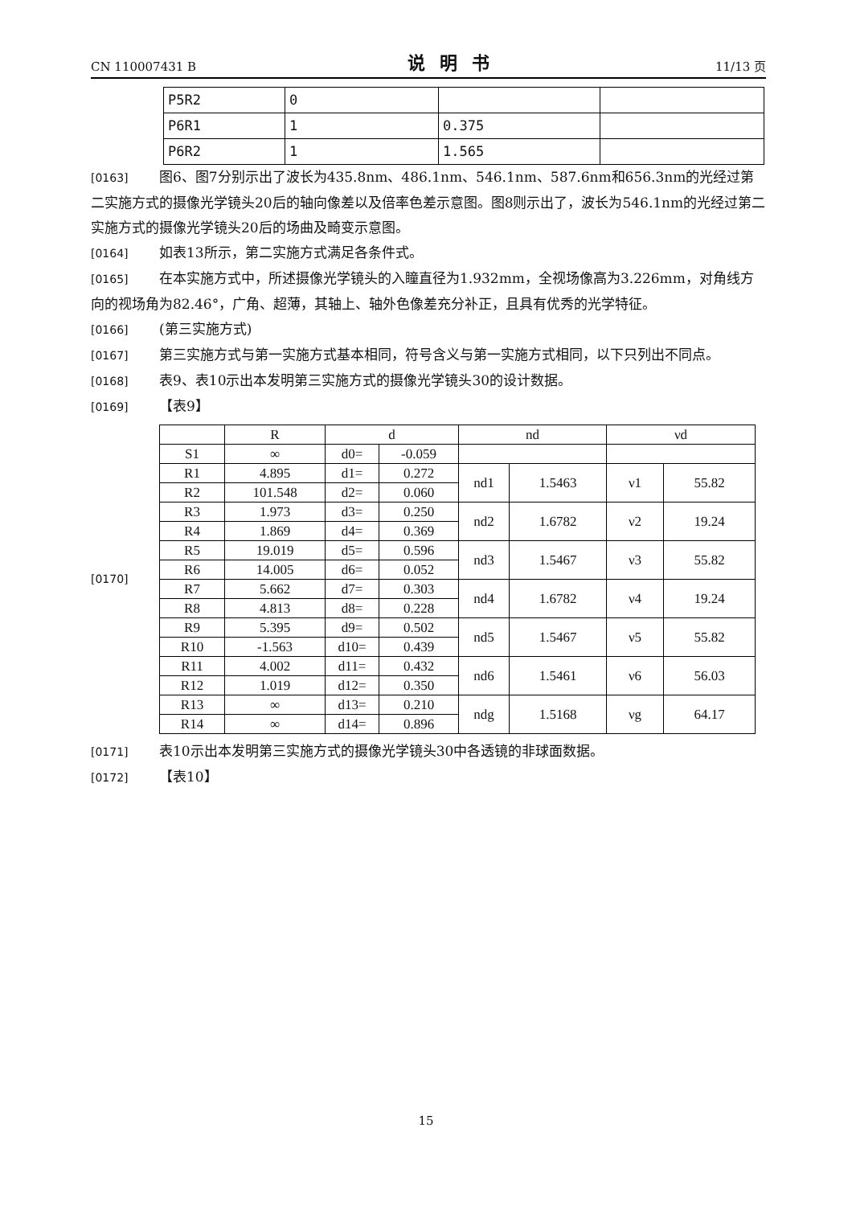CN 110007431 B 说明书 11/13 页
| P5R2 | 0 | | |
| P6R1 | 1 | 0.375 | |
| P6R2 | 1 | 1.565 | |
[0163] 图6、图7分别示出了波长为435.8nm、486.1nm、546.1nm、587.6nm和656.3nm的光经过第二实施方式的摄像光学镜头20后的轴向像差以及倍率色差示意图。图8则示出了，波长为546.1nm的光经过第二实施方式的摄像光学镜头20后的场曲及畸变示意图。
[0164] 如表13所示，第二实施方式满足各条件式。
[0165] 在本实施方式中，所述摄像光学镜头的入瞳直径为1.932mm，全视场像高为3.226mm，对角线方向的视场角为82.46°，广角、超薄，其轴上、轴外色像差充分补正，且具有优秀的光学特征。
[0166] (第三实施方式)
[0167] 第三实施方式与第一实施方式基本相同，符号含义与第一实施方式相同，以下只列出不同点。
[0168] 表9、表10示出本发明第三实施方式的摄像光学镜头30的设计数据。
[0169] 【表9】
[0170]
| | R | d | | nd | | νd | |
| S1 | ∞ | d0= | -0.059 | | | | |
| R1 | 4.895 | d1= | 0.272 | nd1 | 1.5463 | ν1 | 55.82 |
| R2 | 101.548 | d2= | 0.060 | | | | |
| R3 | 1.973 | d3= | 0.250 | nd2 | 1.6782 | ν2 | 19.24 |
| R4 | 1.869 | d4= | 0.369 | | | | |
| R5 | 19.019 | d5= | 0.596 | nd3 | 1.5467 | ν3 | 55.82 |
| R6 | 14.005 | d6= | 0.052 | | | | |
| R7 | 5.662 | d7= | 0.303 | nd4 | 1.6782 | ν4 | 19.24 |
| R8 | 4.813 | d8= | 0.228 | | | | |
| R9 | 5.395 | d9= | 0.502 | nd5 | 1.5467 | ν5 | 55.82 |
| R10 | -1.563 | d10= | 0.439 | | | | |
| R11 | 4.002 | d11= | 0.432 | nd6 | 1.5461 | ν6 | 56.03 |
| R12 | 1.019 | d12= | 0.350 | | | | |
| R13 | ∞ | d13= | 0.210 | ndg | 1.5168 | νg | 64.17 |
| R14 | ∞ | d14= | 0.896 | | | | |
[0171] 表10示出本发明第三实施方式的摄像光学镜头30中各透镜的非球面数据。
[0172] 【表10】
15